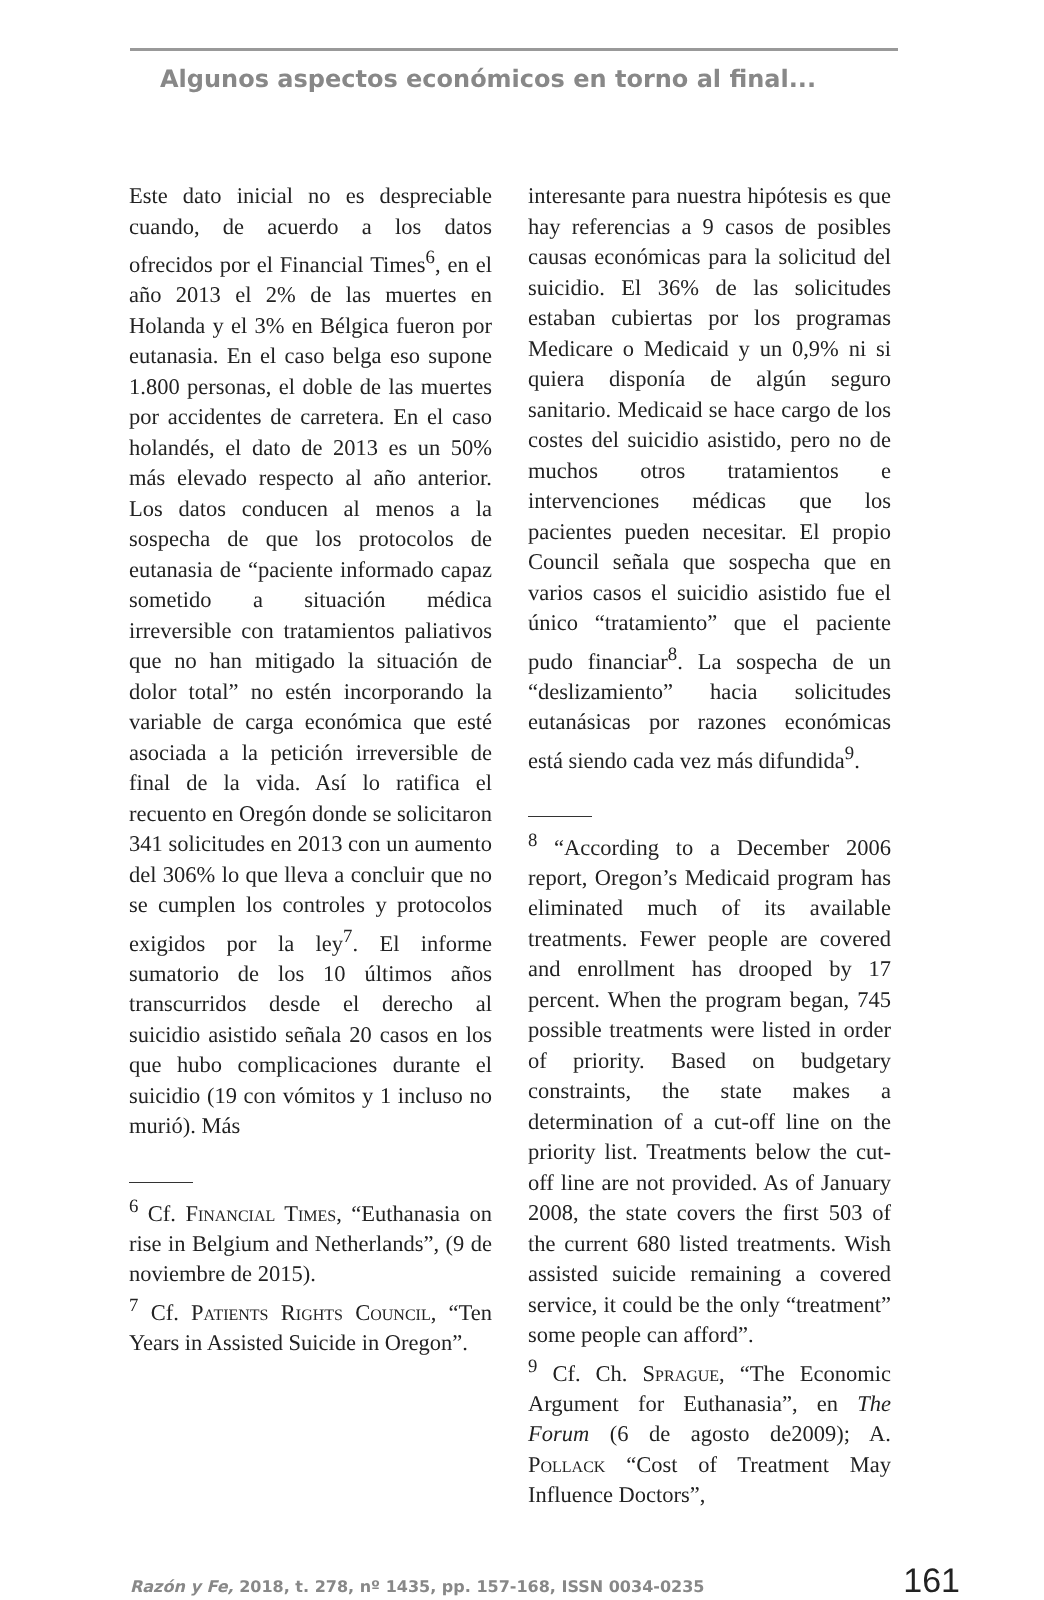Algunos aspectos económicos en torno al final...
Este dato inicial no es despreciable cuando, de acuerdo a los datos ofrecidos por el Financial Times<sup>6</sup>, en el año 2013 el 2% de las muertes en Holanda y el 3% en Bélgica fueron por eutanasia. En el caso belga eso supone 1.800 personas, el doble de las muertes por accidentes de carretera. En el caso holandés, el dato de 2013 es un 50% más elevado respecto al año anterior. Los datos conducen al menos a la sospecha de que los protocolos de eutanasia de “paciente informado capaz sometido a situación médica irreversible con tratamientos paliativos que no han mitigado la situación de dolor total” no estén incorporando la variable de carga económica que esté asociada a la petición irreversible de final de la vida. Así lo ratifica el recuento en Oregón donde se solicitaron 341 solicitudes en 2013 con un aumento del 306% lo que lleva a concluir que no se cumplen los controles y protocolos exigidos por la ley<sup>7</sup>. El informe sumatorio de los 10 últimos años transcurridos desde el derecho al suicidio asistido señala 20 casos en los que hubo complicaciones durante el suicidio (19 con vómitos y 1 incluso no murió). Más
<sup>6</sup> Cf. Financial Times, “Euthanasia on rise in Belgium and Netherlands”, (9 de noviembre de 2015).
<sup>7</sup> Cf. Patients Rights Council, “Ten Years in Assisted Suicide in Oregon”.
interesante para nuestra hipótesis es que hay referencias a 9 casos de posibles causas económicas para la solicitud del suicidio. El 36% de las solicitudes estaban cubiertas por los programas Medicare o Medicaid y un 0,9% ni si quiera disponía de algún seguro sanitario. Medicaid se hace cargo de los costes del suicidio asistido, pero no de muchos otros tratamientos e intervenciones médicas que los pacientes pueden necesitar. El propio Council señala que sospecha que en varios casos el suicidio asistido fue el único “tratamiento” que el paciente pudo financiar<sup>8</sup>. La sospecha de un “deslizamiento” hacia solicitudes eutanásicas por razones económicas está siendo cada vez más difundida<sup>9</sup>.
<sup>8</sup> “According to a December 2006 report, Oregon’s Medicaid program has eliminated much of its available treatments. Fewer people are covered and enrollment has drooped by 17 percent. When the program began, 745 possible treatments were listed in order of priority. Based on budgetary constraints, the state makes a determination of a cut-off line on the priority list. Treatments below the cut-off line are not provided. As of January 2008, the state covers the first 503 of the current 680 listed treatments. Wish assisted suicide remaining a covered service, it could be the only “treatment” some people can afford”.
<sup>9</sup> Cf. Ch. Sprague, “The Economic Argument for Euthanasia”, en The Forum (6 de agosto de2009); A. Pollack “Cost of Treatment May Influence Doctors”,
Razón y Fe, 2018, t. 278, nº 1435, pp. 157-168, ISSN 0034-0235 161